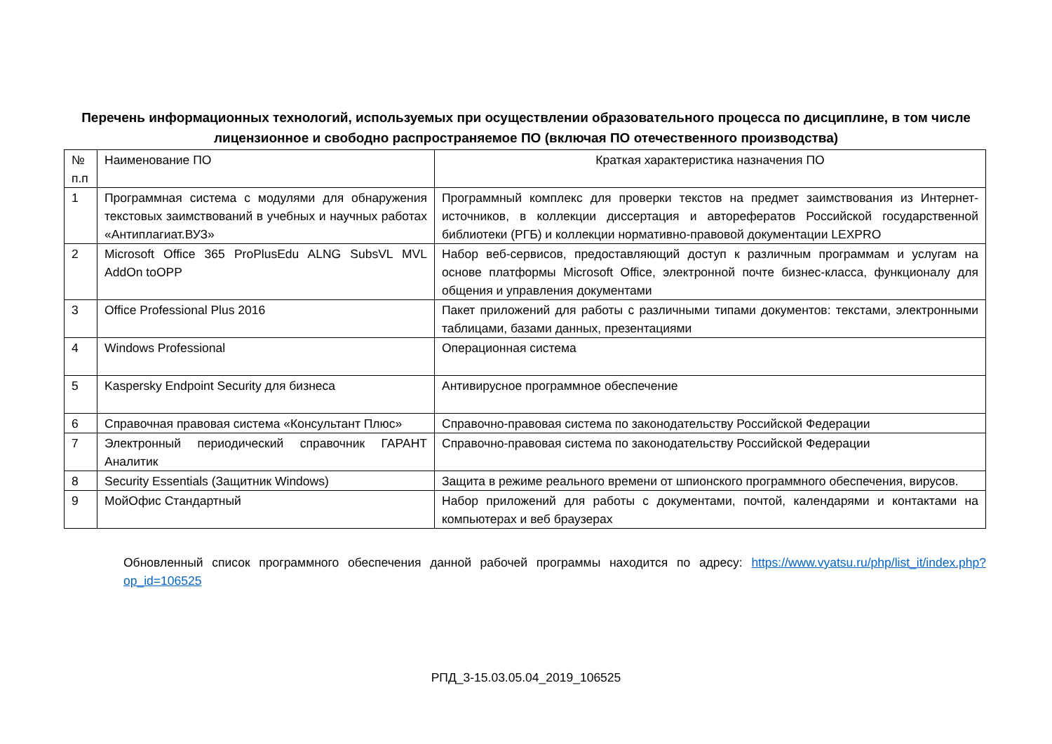Перечень информационных технологий, используемых при осуществлении образовательного процесса по дисциплине, в том числе лицензионное и свободно распространяемое ПО (включая ПО отечественного производства)
| № п.п | Наименование ПО | Краткая характеристика назначения ПО |
| 1 | Программная система с модулями для обнаружения текстовых заимствований в учебных и научных работах «Антиплагиат.ВУЗ» | Программный комплекс для проверки текстов на предмет заимствования из Интернет-источников, в коллекции диссертация и авторефератов Российской государственной библиотеки (РГБ) и коллекции нормативно-правовой документации LEXPRO |
| 2 | Microsoft Office 365 ProPlusEdu ALNG SubsVL MVL AddOn toOPP | Набор веб-сервисов, предоставляющий доступ к различным программам и услугам на основе платформы Microsoft Office, электронной почте бизнес-класса, функционалу для общения и управления документами |
| 3 | Office Professional Plus 2016 | Пакет приложений для работы с различными типами документов: текстами, электронными таблицами, базами данных, презентациями |
| 4 | Windows Professional | Операционная система |
| 5 | Kaspersky Endpoint Security для бизнеса | Антивирусное программное обеспечение |
| 6 | Справочная правовая система «Консультант Плюс» | Справочно-правовая система по законодательству Российской Федерации |
| 7 | Электронный периодический справочник ГАРАНТ Аналитик | Справочно-правовая система по законодательству Российской Федерации |
| 8 | Security Essentials (Защитник Windows) | Защита в режиме реального времени от шпионского программного обеспечения, вирусов. |
| 9 | МойОфис Стандартный | Набор приложений для работы с документами, почтой, календарями и контактами на компьютерах и веб браузерах |
Обновленный список программного обеспечения данной рабочей программы находится по адресу: https://www.vyatsu.ru/php/list_it/index.php?op_id=106525
РПД_3-15.03.05.04_2019_106525